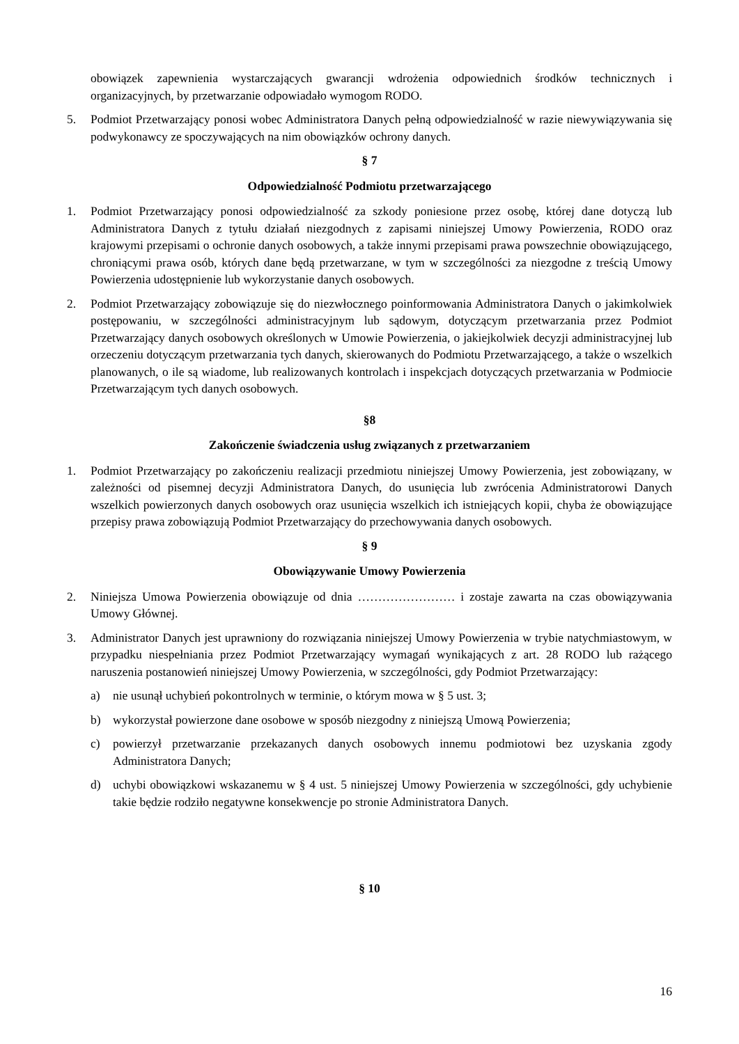obowiązek zapewnienia wystarczających gwarancji wdrożenia odpowiednich środków technicznych i organizacyjnych, by przetwarzanie odpowiadało wymogom RODO.
5. Podmiot Przetwarzający ponosi wobec Administratora Danych pełną odpowiedzialność w razie niewywiązywania się podwykonawcy ze spoczywających na nim obowiązków ochrony danych.
§ 7
Odpowiedzialność Podmiotu przetwarzającego
1. Podmiot Przetwarzający ponosi odpowiedzialność za szkody poniesione przez osobę, której dane dotyczą lub Administratora Danych z tytułu działań niezgodnych z zapisami niniejszej Umowy Powierzenia, RODO oraz krajowymi przepisami o ochronie danych osobowych, a także innymi przepisami prawa powszechnie obowiązującego, chroniącymi prawa osób, których dane będą przetwarzane, w tym w szczególności za niezgodne z treścią Umowy Powierzenia udostępnienie lub wykorzystanie danych osobowych.
2. Podmiot Przetwarzający zobowiązuje się do niezwłocznego poinformowania Administratora Danych o jakimkolwiek postępowaniu, w szczególności administracyjnym lub sądowym, dotyczącym przetwarzania przez Podmiot Przetwarzający danych osobowych określonych w Umowie Powierzenia, o jakiejkolwiek decyzji administracyjnej lub orzeczeniu dotyczącym przetwarzania tych danych, skierowanych do Podmiotu Przetwarzającego, a także o wszelkich planowanych, o ile są wiadome, lub realizowanych kontrolach i inspekcjach dotyczących przetwarzania w Podmiocie Przetwarzającym tych danych osobowych.
§8
Zakończenie świadczenia usług związanych z przetwarzaniem
1. Podmiot Przetwarzający po zakończeniu realizacji przedmiotu niniejszej Umowy Powierzenia, jest zobowiązany, w zależności od pisemnej decyzji Administratora Danych, do usunięcia lub zwrócenia Administratorowi Danych wszelkich powierzonych danych osobowych oraz usunięcia wszelkich ich istniejących kopii, chyba że obowiązujące przepisy prawa zobowiązują Podmiot Przetwarzający do przechowywania danych osobowych.
§ 9
Obowiązywanie Umowy Powierzenia
2. Niniejsza Umowa Powierzenia obowiązuje od dnia …………………… i zostaje zawarta na czas obowiązywania Umowy Głównej.
3. Administrator Danych jest uprawniony do rozwiązania niniejszej Umowy Powierzenia w trybie natychmiastowym, w przypadku niespełniania przez Podmiot Przetwarzający wymagań wynikających z art. 28 RODO lub rażącego naruszenia postanowień niniejszej Umowy Powierzenia, w szczególności, gdy Podmiot Przetwarzający:
a) nie usunął uchybień pokontrolnych w terminie, o którym mowa w § 5 ust. 3;
b) wykorzystał powierzone dane osobowe w sposób niezgodny z niniejszą Umową Powierzenia;
c) powierzył przetwarzanie przekazanych danych osobowych innemu podmiotowi bez uzyskania zgody Administratora Danych;
d) uchybi obowiązkowi wskazanemu w § 4 ust. 5 niniejszej Umowy Powierzenia w szczególności, gdy uchybienie takie będzie rodziło negatywne konsekwencje po stronie Administratora Danych.
§ 10
16